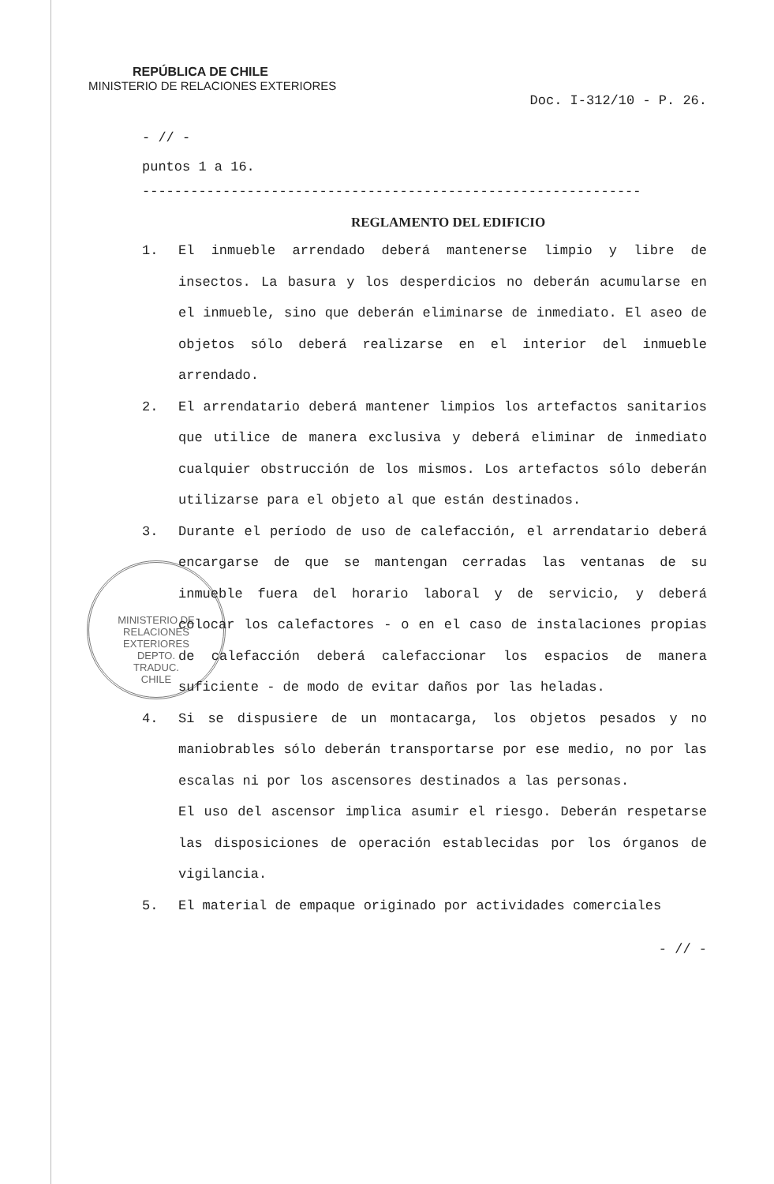REPÚBLICA DE CHILE
MINISTERIO DE RELACIONES EXTERIORES
MINISTERIO DE RELACIONES EXTERIORES
DEPTO.
TRADUC.
CHILE
Doc. I-312/10 - P. 26.
- // -
puntos 1 a 16.
--------------------------------------------------------------
REGLAMENTO DEL EDIFICIO
1. El inmueble arrendado deberá mantenerse limpio y libre de insectos. La basura y los desperdicios no deberán acumularse en el inmueble, sino que deberán eliminarse de inmediato. El aseo de objetos sólo deberá realizarse en el interior del inmueble arrendado.
2. El arrendatario deberá mantener limpios los artefactos sanitarios que utilice de manera exclusiva y deberá eliminar de inmediato cualquier obstrucción de los mismos. Los artefactos sólo deberán utilizarse para el objeto al que están destinados.
3. Durante el período de uso de calefacción, el arrendatario deberá encargarse de que se mantengan cerradas las ventanas de su inmueble fuera del horario laboral y de servicio, y deberá colocar los calefactores - o en el caso de instalaciones propias de calefacción deberá calefaccionar los espacios de manera suficiente - de modo de evitar daños por las heladas.
4. Si se dispusiere de un montacarga, los objetos pesados y no maniobrables sólo deberán transportarse por ese medio, no por las escalas ni por los ascensores destinados a las personas.
El uso del ascensor implica asumir el riesgo. Deberán respetarse las disposiciones de operación establecidas por los órganos de vigilancia.
5. El material de empaque originado por actividades comerciales
- // -